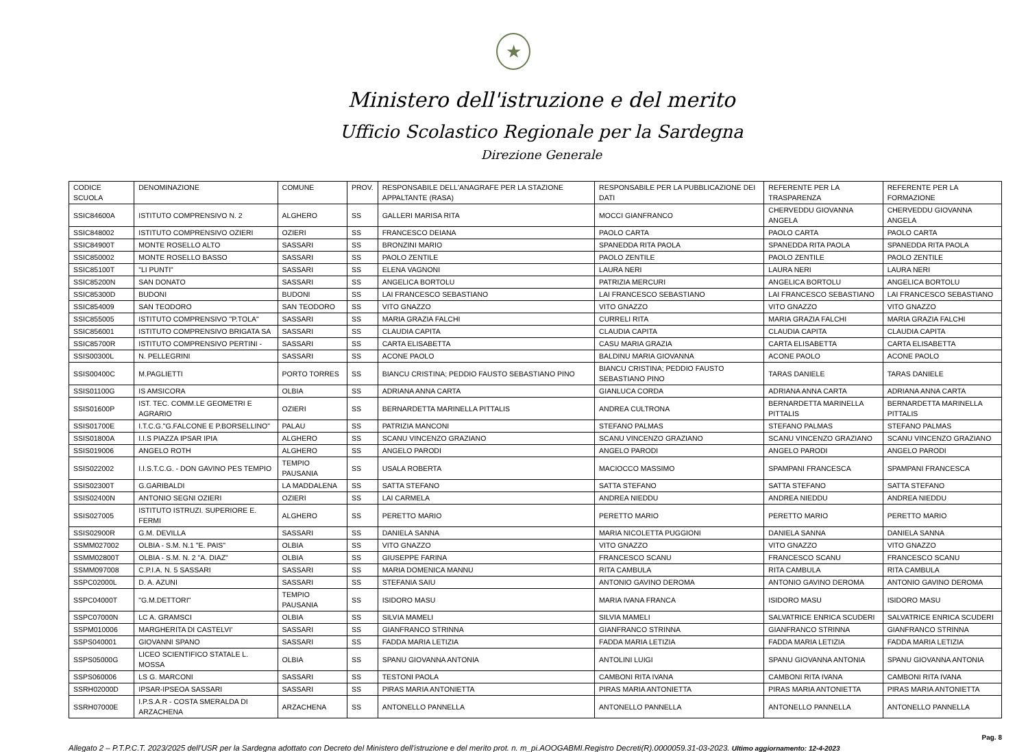★
Ministero dell'istruzione e del merito
Ufficio Scolastico Regionale per la Sardegna
Direzione Generale
| CODICE SCUOLA | DENOMINAZIONE | COMUNE | PROV. | RESPONSABILE DELL'ANAGRAFE PER LA STAZIONE APPALTANTE (RASA) | RESPONSABILE PER LA PUBBLICAZIONE DEI DATI | REFERENTE PER LA TRASPARENZA | REFERENTE PER LA FORMAZIONE |
| --- | --- | --- | --- | --- | --- | --- | --- |
| SSIC84600A | ISTITUTO COMPRENSIVO N. 2 | ALGHERO | SS | GALLERI MARISA RITA | MOCCI GIANFRANCO | CHERVEDDU GIOVANNA ANGELA | CHERVEDDU GIOVANNA ANGELA |
| SSIC848002 | ISTITUTO COMPRENSIVO OZIERI | OZIERI | SS | FRANCESCO DEIANA | PAOLO CARTA | PAOLO CARTA | PAOLO CARTA |
| SSIC84900T | MONTE ROSELLO ALTO | SASSARI | SS | BRONZINI MARIO | SPANEDDA RITA PAOLA | SPANEDDA RITA PAOLA | SPANEDDA RITA PAOLA |
| SSIC850002 | MONTE ROSELLO BASSO | SASSARI | SS | PAOLO ZENTILE | PAOLO ZENTILE | PAOLO ZENTILE | PAOLO ZENTILE |
| SSIC85100T | "LI PUNTI" | SASSARI | SS | ELENA VAGNONI | LAURA NERI | LAURA NERI | LAURA NERI |
| SSIC85200N | SAN DONATO | SASSARI | SS | ANGELICA BORTOLU | PATRIZIA MERCURI | ANGELICA BORTOLU | ANGELICA BORTOLU |
| SSIC85300D | BUDONI | BUDONI | SS | LAI FRANCESCO SEBASTIANO | LAI FRANCESCO SEBASTIANO | LAI FRANCESCO SEBASTIANO | LAI FRANCESCO SEBASTIANO |
| SSIC854009 | SAN TEODORO | SAN TEODORO | SS | VITO GNAZZO | VITO GNAZZO | VITO GNAZZO | VITO GNAZZO |
| SSIC855005 | ISTITUTO COMPRENSIVO "P.TOLA" | SASSARI | SS | MARIA GRAZIA FALCHI | CURRELI RITA | MARIA GRAZIA FALCHI | MARIA GRAZIA FALCHI |
| SSIC856001 | ISTITUTO COMPRENSIVO BRIGATA SA | SASSARI | SS | CLAUDIA CAPITA | CLAUDIA CAPITA | CLAUDIA CAPITA | CLAUDIA CAPITA |
| SSIC85700R | ISTITUTO COMPRENSIVO PERTINI - | SASSARI | SS | CARTA ELISABETTA | CASU MARIA GRAZIA | CARTA ELISABETTA | CARTA ELISABETTA |
| SSIS00300L | N. PELLEGRINI | SASSARI | SS | ACONE PAOLO | BALDINU MARIA GIOVANNA | ACONE PAOLO | ACONE PAOLO |
| SSIS00400C | M.PAGLIETTI | PORTO TORRES | SS | BIANCU CRISTINA; PEDDIO FAUSTO SEBASTIANO PINO | BIANCU CRISTINA; PEDDIO FAUSTO SEBASTIANO PINO | TARAS DANIELE | TARAS DANIELE |
| SSIS01100G | IS AMSICORA | OLBIA | SS | ADRIANA ANNA CARTA | GIANLUCA CORDA | ADRIANA ANNA CARTA | ADRIANA ANNA CARTA |
| SSIS01600P | IST. TEC. COMM.LE GEOMETRI E AGRARIO | OZIERI | SS | BERNARDETTA MARINELLA PITTALIS | ANDREA CULTRONA | BERNARDETTA MARINELLA PITTALIS | BERNARDETTA MARINELLA PITTALIS |
| SSIS01700E | I.T.C.G."G.FALCONE E P.BORSELLINO" | PALAU | SS | PATRIZIA MANCONI | STEFANO PALMAS | STEFANO PALMAS | STEFANO PALMAS |
| SSIS01800A | I.I.S PIAZZA IPSAR IPIA | ALGHERO | SS | SCANU VINCENZO GRAZIANO | SCANU VINCENZO GRAZIANO | SCANU VINCENZO GRAZIANO | SCANU VINCENZO GRAZIANO |
| SSIS019006 | ANGELO ROTH | ALGHERO | SS | ANGELO PARODI | ANGELO PARODI | ANGELO PARODI | ANGELO PARODI |
| SSIS022002 | I.I.S.T.C.G. - DON GAVINO PES TEMPIO | TEMPIO PAUSANIA | SS | USALA ROBERTA | MACIOCCO MASSIMO | SPAMPANI FRANCESCA | SPAMPANI FRANCESCA |
| SSIS02300T | G.GARIBALDI | LA MADDALENA | SS | SATTA STEFANO | SATTA STEFANO | SATTA STEFANO | SATTA STEFANO |
| SSIS02400N | ANTONIO SEGNI OZIERI | OZIERI | SS | LAI CARMELA | ANDREA NIEDDU | ANDREA NIEDDU | ANDREA NIEDDU |
| SSIS027005 | ISTITUTO ISTRUZI. SUPERIORE E. FERMI | ALGHERO | SS | PERETTO MARIO | PERETTO MARIO | PERETTO MARIO | PERETTO MARIO |
| SSIS02900R | G.M. DEVILLA | SASSARI | SS | DANIELA SANNA | MARIA NICOLETTA PUGGIONI | DANIELA SANNA | DANIELA SANNA |
| SSMM027002 | OLBIA - S.M. N.1 "E. PAIS" | OLBIA | SS | VITO GNAZZO | VITO GNAZZO | VITO GNAZZO | VITO GNAZZO |
| SSMM02800T | OLBIA - S.M. N. 2 "A. DIAZ" | OLBIA | SS | GIUSEPPE FARINA | FRANCESCO SCANU | FRANCESCO SCANU | FRANCESCO SCANU |
| SSMM097008 | C.P.I.A. N. 5 SASSARI | SASSARI | SS | MARIA DOMENICA MANNU | RITA CAMBULA | RITA CAMBULA | RITA CAMBULA |
| SSPC02000L | D. A. AZUNI | SASSARI | SS | STEFANIA SAIU | ANTONIO GAVINO DEROMA | ANTONIO GAVINO DEROMA | ANTONIO GAVINO DEROMA |
| SSPC04000T | "G.M.DETTORI" | TEMPIO PAUSANIA | SS | ISIDORO MASU | MARIA IVANA FRANCA | ISIDORO MASU | ISIDORO MASU |
| SSPC07000N | LC A. GRAMSCI | OLBIA | SS | SILVIA MAMELI | SILVIA MAMELI | SALVATRICE ENRICA SCUDERI | SALVATRICE ENRICA SCUDERI |
| SSPM010006 | MARGHERITA DI CASTELVI' | SASSARI | SS | GIANFRANCO STRINNA | GIANFRANCO STRINNA | GIANFRANCO STRINNA | GIANFRANCO STRINNA |
| SSPS040001 | GIOVANNI SPANO | SASSARI | SS | FADDA MARIA LETIZIA | FADDA MARIA LETIZIA | FADDA MARIA LETIZIA | FADDA MARIA LETIZIA |
| SSPS05000G | LICEO SCIENTIFICO STATALE L. MOSSA | OLBIA | SS | SPANU GIOVANNA ANTONIA | ANTOLINI LUIGI | SPANU GIOVANNA ANTONIA | SPANU GIOVANNA ANTONIA |
| SSPS060006 | LS G. MARCONI | SASSARI | SS | TESTONI PAOLA | CAMBONI RITA IVANA | CAMBONI RITA IVANA | CAMBONI RITA IVANA |
| SSRH02000D | IPSAR-IPSEOA SASSARI | SASSARI | SS | PIRAS MARIA ANTONIETTA | PIRAS MARIA ANTONIETTA | PIRAS MARIA ANTONIETTA | PIRAS MARIA ANTONIETTA |
| SSRH07000E | I.P.S.A.R - COSTA SMERALDA DI ARZACHENA | ARZACHENA | SS | ANTONELLO PANNELLA | ANTONELLO PANNELLA | ANTONELLO PANNELLA | ANTONELLO PANNELLA |
Pag. 8
Allegato 2 – P.T.P.C.T. 2023/2025 dell'USR per la Sardegna adottato con Decreto del Ministero dell'istruzione e del merito prot. n. m_pi.AOOGABMI.Registro Decreti(R).0000059.31-03-2023. Ultimo aggiornamento: 12-4-2023